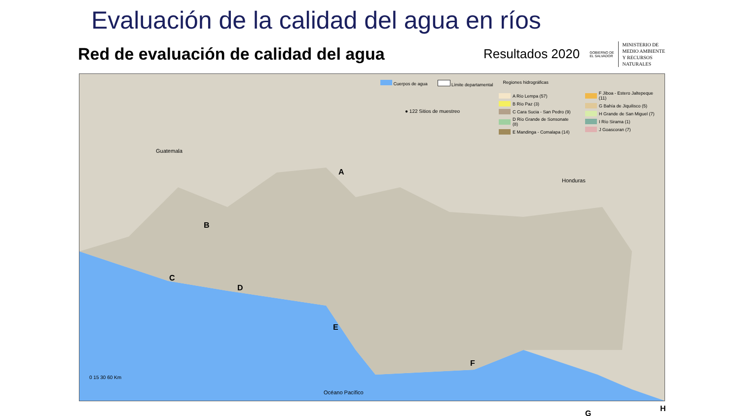Evaluación de la calidad del agua en ríos
Red de evaluación de calidad del agua
Resultados 2020 GOBIERNO DE
EL SALVADOR
MINISTERIO DE
MEDIO AMBIENTE
Y RECURSOS
NATURALES
Cuerpos de agua Límite departamental Regiones hidrográficas
● 122 Sitios de muestreo
A Río Lempa (57)
B Río Paz (3)
C Cara Sucia - San Pedro (9)
D Río Grande de Sonsonate (8)
E Mandinga - Comalapa (14)
F Jiboa - Estero Jaltepeque (11)
G Bahía de Jiquilisco (5)
H Grande de San Miguel (7)
I Río Sirama (1)
J Goascoran (7)
Guatemala
Honduras
A
B
C
D
E
F
G
H
0 15 30 60 Km
Océano Pacífico